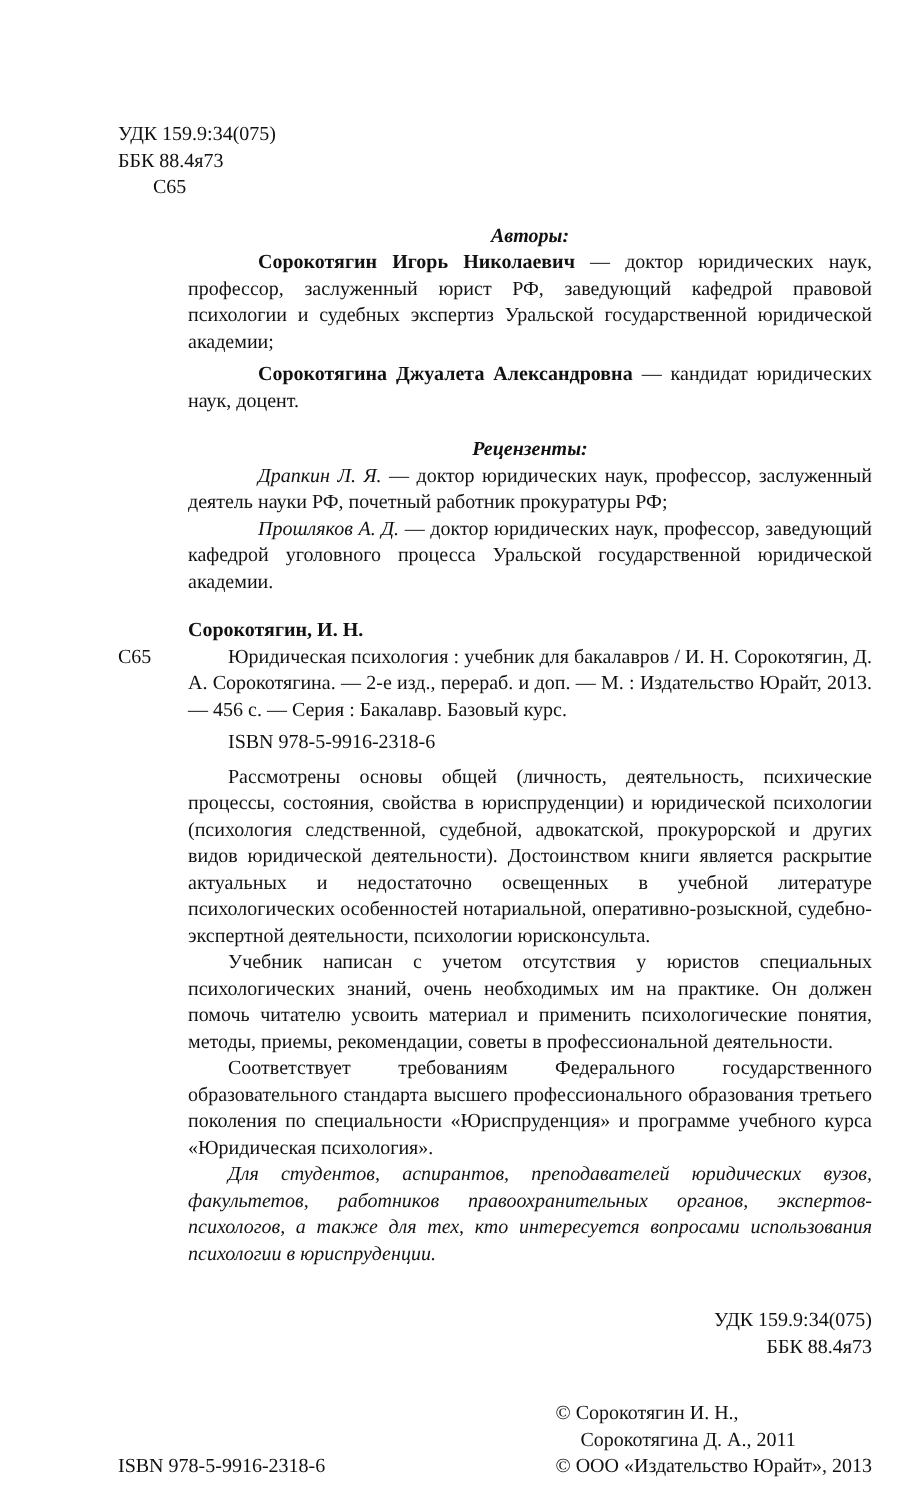УДК 159.9:34(075)
ББК 88.4я73
С65
Авторы:
Сорокотягин Игорь Николаевич — доктор юридических наук, профессор, заслуженный юрист РФ, заведующий кафедрой правовой психологии и судебных экспертиз Уральской государственной юридической академии;
Сорокотягина Джуалета Александровна — кандидат юридических наук, доцент.
Рецензенты:
Драпкин Л. Я. — доктор юридических наук, профессор, заслуженный деятель науки РФ, почетный работник прокуратуры РФ;
Прошляков А. Д. — доктор юридических наук, профессор, заведующий кафедрой уголовного процесса Уральской государственной юридической академии.
Сорокотягин, И. Н.
С65 Юридическая психология : учебник для бакалавров / И. Н. Сорокотягин, Д. А. Сорокотягина. — 2-е изд., перераб. и доп. — М. : Издательство Юрайт, 2013. — 456 с. — Серия : Бакалавр. Базовый курс.
ISBN 978-5-9916-2318-6
Рассмотрены основы общей (личность, деятельность, психические процессы, состояния, свойства в юриспруденции) и юридической психологии (психология следственной, судебной, адвокатской, прокурорской и других видов юридической деятельности). Достоинством книги является раскрытие актуальных и недостаточно освещенных в учебной литературе психологических особенностей нотариальной, оперативно-розыскной, судебно-экспертной деятельности, психологии юрисконсульта.
Учебник написан с учетом отсутствия у юристов специальных психологических знаний, очень необходимых им на практике. Он должен помочь читателю усвоить материал и применить психологические понятия, методы, приемы, рекомендации, советы в профессиональной деятельности.
Соответствует требованиям Федерального государственного образовательного стандарта высшего профессионального образования третьего поколения по специальности «Юриспруденция» и программе учебного курса «Юридическая психология».
Для студентов, аспирантов, преподавателей юридических вузов, факультетов, работников правоохранительных органов, экспертов-психологов, а также для тех, кто интересуется вопросами использования психологии в юриспруденции.
УДК 159.9:34(075)
ББК 88.4я73
ISBN 978-5-9916-2318-6
© Сорокотягин И. Н.,
Сорокотягина Д. А., 2011
© ООО «Издательство Юрайт», 2013